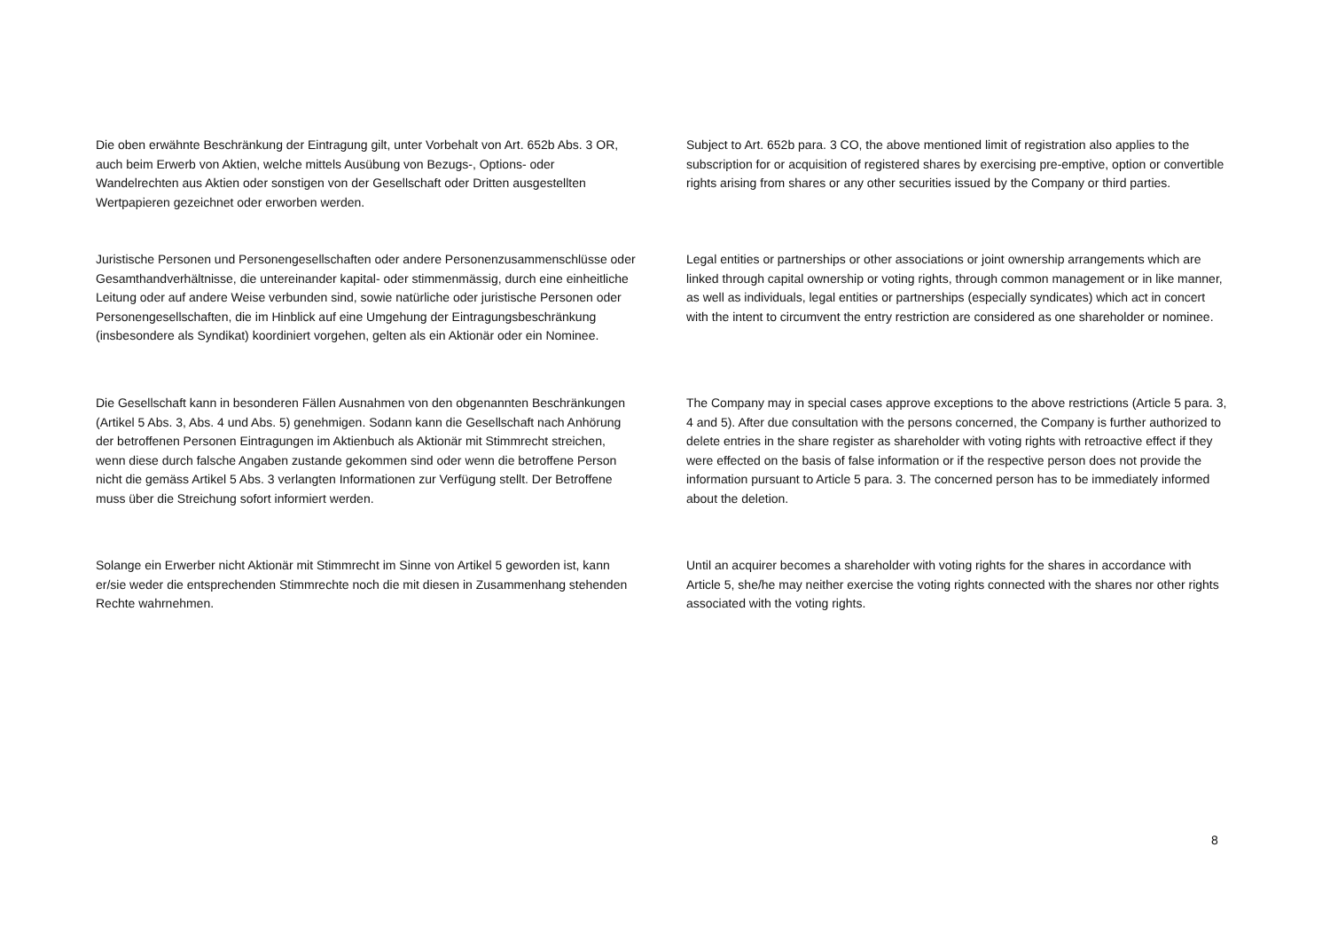Die oben erwähnte Beschränkung der Eintragung gilt, unter Vorbehalt von Art. 652b Abs. 3 OR, auch beim Erwerb von Aktien, welche mittels Ausübung von Bezugs-, Options- oder Wandelrechten aus Aktien oder sonstigen von der Gesellschaft oder Dritten ausgestellten Wertpapieren gezeichnet oder erworben werden.
Subject to Art. 652b para. 3 CO, the above mentioned limit of registration also applies to the subscription for or acquisition of registered shares by exercising pre-emptive, option or convertible rights arising from shares or any other securities issued by the Company or third parties.
Juristische Personen und Personengesellschaften oder andere Personenzusammenschlüsse oder Gesamthandverhältnisse, die untereinander kapital- oder stimmenmässig, durch eine einheitliche Leitung oder auf andere Weise verbunden sind, sowie natürliche oder juristische Personen oder Personengesellschaften, die im Hinblick auf eine Umgehung der Eintragungsbeschränkung (insbesondere als Syndikat) koordiniert vorgehen, gelten als ein Aktionär oder ein Nominee.
Legal entities or partnerships or other associations or joint ownership arrangements which are linked through capital ownership or voting rights, through common management or in like manner, as well as individuals, legal entities or partnerships (especially syndicates) which act in concert with the intent to circumvent the entry restriction are considered as one shareholder or nominee.
Die Gesellschaft kann in besonderen Fällen Ausnahmen von den obgenannten Beschränkungen (Artikel 5 Abs. 3, Abs. 4 und Abs. 5) genehmigen. Sodann kann die Gesellschaft nach Anhörung der betroffenen Personen Eintragungen im Aktienbuch als Aktionär mit Stimmrecht streichen, wenn diese durch falsche Angaben zustande gekommen sind oder wenn die betroffene Person nicht die gemäss Artikel 5 Abs. 3 verlangten Informationen zur Verfügung stellt. Der Betroffene muss über die Streichung sofort informiert werden.
The Company may in special cases approve exceptions to the above restrictions (Article 5 para. 3, 4 and 5). After due consultation with the persons concerned, the Company is further authorized to delete entries in the share register as shareholder with voting rights with retroactive effect if they were effected on the basis of false information or if the respective person does not provide the information pursuant to Article 5 para. 3. The concerned person has to be immediately informed about the deletion.
Solange ein Erwerber nicht Aktionär mit Stimmrecht im Sinne von Artikel 5 geworden ist, kann er/sie weder die entsprechenden Stimmrechte noch die mit diesen in Zusammenhang stehenden Rechte wahrnehmen.
Until an acquirer becomes a shareholder with voting rights for the shares in accordance with Article 5, she/he may neither exercise the voting rights connected with the shares nor other rights associated with the voting rights.
8